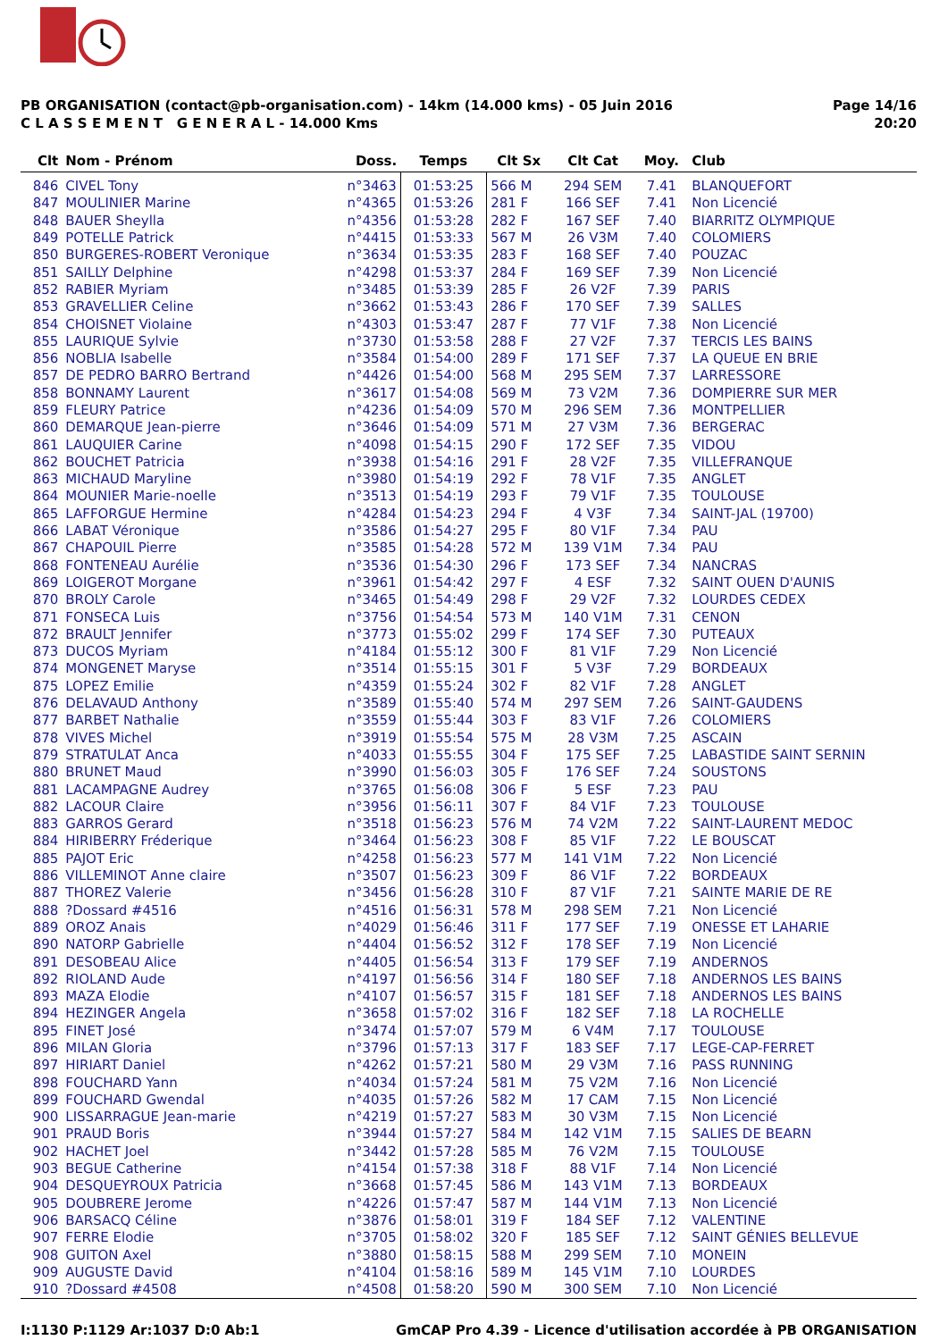PB ORGANISATION (contact@pb-organisation.com) - 14km (14.000 kms) - 05 Juin 2016
C L A S S E M E N T G E N E R A L - 14.000 Kms
Page 14/16
20:20
| Clt | Nom - Prénom | Doss. | Temps | Clt Sx | Clt Cat | Moy. | Club |
| --- | --- | --- | --- | --- | --- | --- | --- |
| 846 | CIVEL Tony | n°3463 | 01:53:25 | 566 M | 294 SEM | 7.41 | BLANQUEFORT |
| 847 | MOULINIER Marine | n°4365 | 01:53:26 | 281 F | 166 SEF | 7.41 | Non Licencié |
| 848 | BAUER Sheylla | n°4356 | 01:53:28 | 282 F | 167 SEF | 7.40 | BIARRITZ OLYMPIQUE |
| 849 | POTELLE Patrick | n°4415 | 01:53:33 | 567 M | 26 V3M | 7.40 | COLOMIERS |
| 850 | BURGERES-ROBERT Veronique | n°3634 | 01:53:35 | 283 F | 168 SEF | 7.40 | POUZAC |
| 851 | SAILLY Delphine | n°4298 | 01:53:37 | 284 F | 169 SEF | 7.39 | Non Licencié |
| 852 | RABIER Myriam | n°3485 | 01:53:39 | 285 F | 26 V2F | 7.39 | PARIS |
| 853 | GRAVELLIER Celine | n°3662 | 01:53:43 | 286 F | 170 SEF | 7.39 | SALLES |
| 854 | CHOISNET Violaine | n°4303 | 01:53:47 | 287 F | 77 V1F | 7.38 | Non Licencié |
| 855 | LAURIQUE Sylvie | n°3730 | 01:53:58 | 288 F | 27 V2F | 7.37 | TERCIS LES BAINS |
| 856 | NOBLIA Isabelle | n°3584 | 01:54:00 | 289 F | 171 SEF | 7.37 | LA QUEUE EN BRIE |
| 857 | DE PEDRO BARRO Bertrand | n°4426 | 01:54:00 | 568 M | 295 SEM | 7.37 | LARRESSORE |
| 858 | BONNAMY Laurent | n°3617 | 01:54:08 | 569 M | 73 V2M | 7.36 | DOMPIERRE SUR MER |
| 859 | FLEURY Patrice | n°4236 | 01:54:09 | 570 M | 296 SEM | 7.36 | MONTPELLIER |
| 860 | DEMARQUE Jean-pierre | n°3646 | 01:54:09 | 571 M | 27 V3M | 7.36 | BERGERAC |
| 861 | LAUQUIER Carine | n°4098 | 01:54:15 | 290 F | 172 SEF | 7.35 | VIDOU |
| 862 | BOUCHET Patricia | n°3938 | 01:54:16 | 291 F | 28 V2F | 7.35 | VILLEFRANQUE |
| 863 | MICHAUD Maryline | n°3980 | 01:54:19 | 292 F | 78 V1F | 7.35 | ANGLET |
| 864 | MOUNIER Marie-noelle | n°3513 | 01:54:19 | 293 F | 79 V1F | 7.35 | TOULOUSE |
| 865 | LAFFORGUE Hermine | n°4284 | 01:54:23 | 294 F | 4 V3F | 7.34 | SAINT-JAL (19700) |
| 866 | LABAT Véronique | n°3586 | 01:54:27 | 295 F | 80 V1F | 7.34 | PAU |
| 867 | CHAPOUIL Pierre | n°3585 | 01:54:28 | 572 M | 139 V1M | 7.34 | PAU |
| 868 | FONTENEAU Aurélie | n°3536 | 01:54:30 | 296 F | 173 SEF | 7.34 | NANCRAS |
| 869 | LOIGEROT Morgane | n°3961 | 01:54:42 | 297 F | 4 ESF | 7.32 | SAINT OUEN D'AUNIS |
| 870 | BROLY Carole | n°3465 | 01:54:49 | 298 F | 29 V2F | 7.32 | LOURDES CEDEX |
| 871 | FONSECA Luis | n°3756 | 01:54:54 | 573 M | 140 V1M | 7.31 | CENON |
| 872 | BRAULT Jennifer | n°3773 | 01:55:02 | 299 F | 174 SEF | 7.30 | PUTEAUX |
| 873 | DUCOS Myriam | n°4184 | 01:55:12 | 300 F | 81 V1F | 7.29 | Non Licencié |
| 874 | MONGENET Maryse | n°3514 | 01:55:15 | 301 F | 5 V3F | 7.29 | BORDEAUX |
| 875 | LOPEZ Emilie | n°4359 | 01:55:24 | 302 F | 82 V1F | 7.28 | ANGLET |
| 876 | DELAVAUD Anthony | n°3589 | 01:55:40 | 574 M | 297 SEM | 7.26 | SAINT-GAUDENS |
| 877 | BARBET Nathalie | n°3559 | 01:55:44 | 303 F | 83 V1F | 7.26 | COLOMIERS |
| 878 | VIVES Michel | n°3919 | 01:55:54 | 575 M | 28 V3M | 7.25 | ASCAIN |
| 879 | STRATULAT Anca | n°4033 | 01:55:55 | 304 F | 175 SEF | 7.25 | LABASTIDE SAINT SERNIN |
| 880 | BRUNET Maud | n°3990 | 01:56:03 | 305 F | 176 SEF | 7.24 | SOUSTONS |
| 881 | LACAMPAGNE Audrey | n°3765 | 01:56:08 | 306 F | 5 ESF | 7.23 | PAU |
| 882 | LACOUR Claire | n°3956 | 01:56:11 | 307 F | 84 V1F | 7.23 | TOULOUSE |
| 883 | GARROS Gerard | n°3518 | 01:56:23 | 576 M | 74 V2M | 7.22 | SAINT-LAURENT MEDOC |
| 884 | HIRIBERRY Fréderique | n°3464 | 01:56:23 | 308 F | 85 V1F | 7.22 | LE BOUSCAT |
| 885 | PAJOT Eric | n°4258 | 01:56:23 | 577 M | 141 V1M | 7.22 | Non Licencié |
| 886 | VILLEMINOT Anne claire | n°3507 | 01:56:23 | 309 F | 86 V1F | 7.22 | BORDEAUX |
| 887 | THOREZ Valerie | n°3456 | 01:56:28 | 310 F | 87 V1F | 7.21 | SAINTE MARIE DE RE |
| 888 | ?Dossard #4516 | n°4516 | 01:56:31 | 578 M | 298 SEM | 7.21 | Non Licencié |
| 889 | OROZ Anais | n°4029 | 01:56:46 | 311 F | 177 SEF | 7.19 | ONESSE ET LAHARIE |
| 890 | NATORP Gabrielle | n°4404 | 01:56:52 | 312 F | 178 SEF | 7.19 | Non Licencié |
| 891 | DESOBEAU Alice | n°4405 | 01:56:54 | 313 F | 179 SEF | 7.19 | ANDERNOS |
| 892 | RIOLAND Aude | n°4197 | 01:56:56 | 314 F | 180 SEF | 7.18 | ANDERNOS LES BAINS |
| 893 | MAZA Elodie | n°4107 | 01:56:57 | 315 F | 181 SEF | 7.18 | ANDERNOS LES BAINS |
| 894 | HEZINGER Angela | n°3658 | 01:57:02 | 316 F | 182 SEF | 7.18 | LA ROCHELLE |
| 895 | FINET José | n°3474 | 01:57:07 | 579 M | 6 V4M | 7.17 | TOULOUSE |
| 896 | MILAN Gloria | n°3796 | 01:57:13 | 317 F | 183 SEF | 7.17 | LEGE-CAP-FERRET |
| 897 | HIRIART Daniel | n°4262 | 01:57:21 | 580 M | 29 V3M | 7.16 | PASS RUNNING |
| 898 | FOUCHARD Yann | n°4034 | 01:57:24 | 581 M | 75 V2M | 7.16 | Non Licencié |
| 899 | FOUCHARD Gwendal | n°4035 | 01:57:26 | 582 M | 17 CAM | 7.15 | Non Licencié |
| 900 | LISSARRAGUE Jean-marie | n°4219 | 01:57:27 | 583 M | 30 V3M | 7.15 | Non Licencié |
| 901 | PRAUD Boris | n°3944 | 01:57:27 | 584 M | 142 V1M | 7.15 | SALIES DE BEARN |
| 902 | HACHET Joel | n°3442 | 01:57:28 | 585 M | 76 V2M | 7.15 | TOULOUSE |
| 903 | BEGUE Catherine | n°4154 | 01:57:38 | 318 F | 88 V1F | 7.14 | Non Licencié |
| 904 | DESQUEYROUX Patricia | n°3668 | 01:57:45 | 586 M | 143 V1M | 7.13 | BORDEAUX |
| 905 | DOUBRERE Jerome | n°4226 | 01:57:47 | 587 M | 144 V1M | 7.13 | Non Licencié |
| 906 | BARSACQ Céline | n°3876 | 01:58:01 | 319 F | 184 SEF | 7.12 | VALENTINE |
| 907 | FERRE Elodie | n°3705 | 01:58:02 | 320 F | 185 SEF | 7.12 | SAINT GÉNIES BELLEVUE |
| 908 | GUITON Axel | n°3880 | 01:58:15 | 588 M | 299 SEM | 7.10 | MONEIN |
| 909 | AUGUSTE David | n°4104 | 01:58:16 | 589 M | 145 V1M | 7.10 | LOURDES |
| 910 | ?Dossard #4508 | n°4508 | 01:58:20 | 590 M | 300 SEM | 7.10 | Non Licencié |
I:1130 P:1129 Ar:1037 D:0 Ab:1 GmCAP Pro 4.39 - Licence d'utilisation accordée à PB ORGANISATION